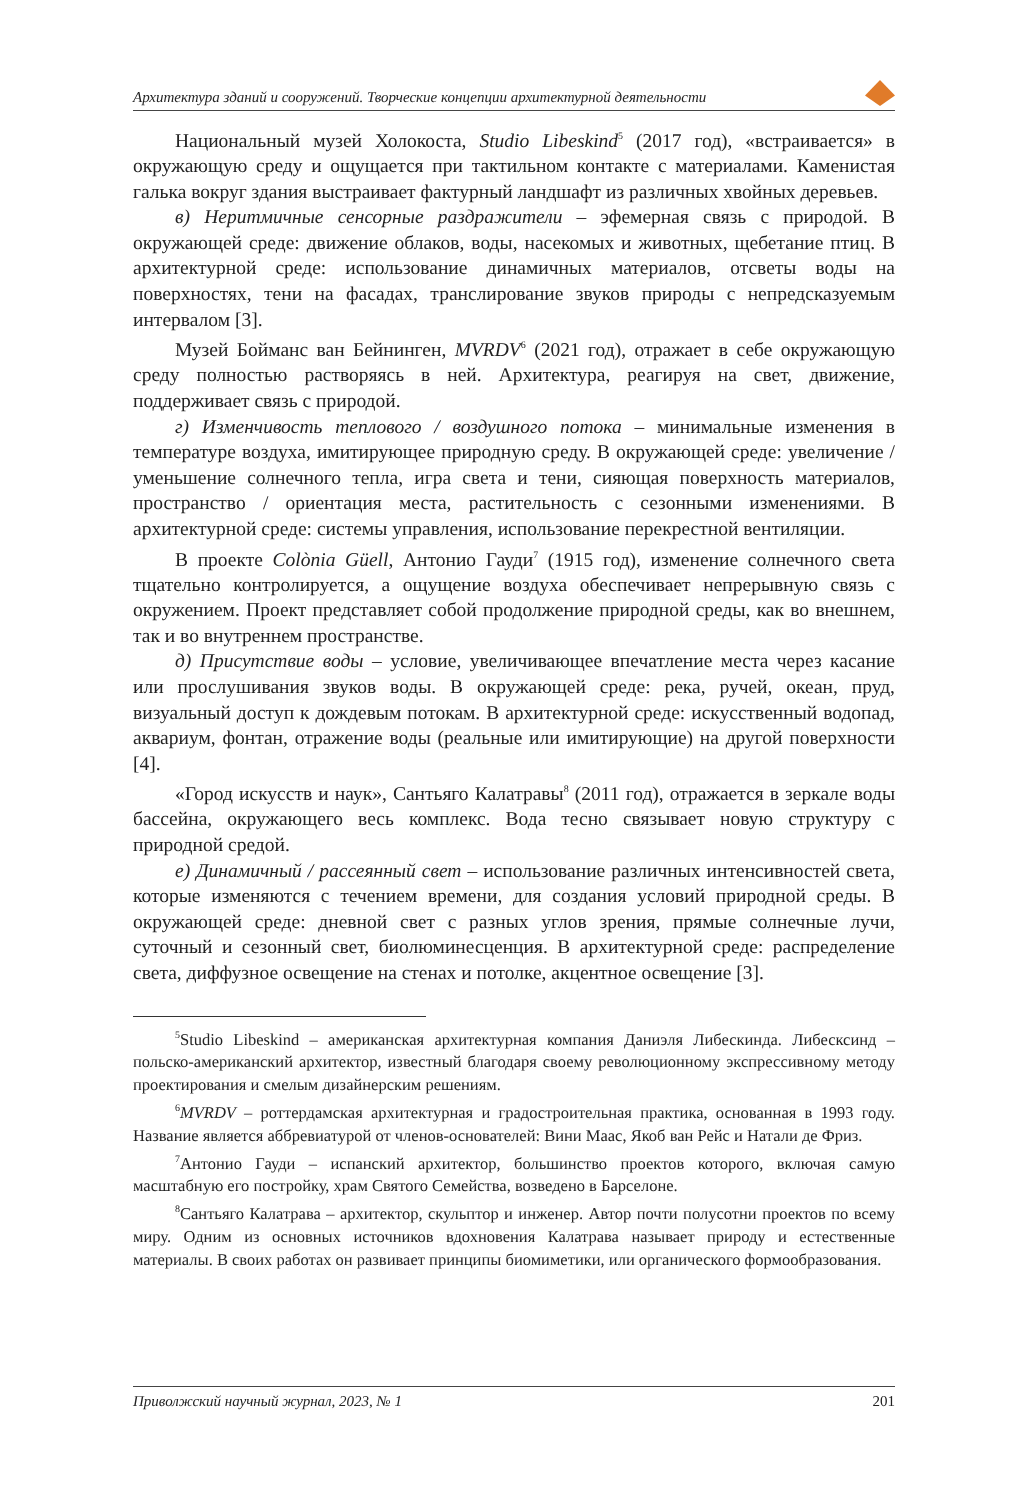Архитектура зданий и сооружений. Творческие концепции архитектурной деятельности
Национальный музей Холокоста, Studio Libeskind<sup>5</sup> (2017 год), «встраивается» в окружающую среду и ощущается при тактильном контакте с материалами. Каменистая галька вокруг здания выстраивает фактурный ландшафт из различных хвойных деревьев.
в) Неритмичные сенсорные раздражители – эфемерная связь с природой. В окружающей среде: движение облаков, воды, насекомых и животных, щебетание птиц. В архитектурной среде: использование динамичных материалов, отсветы воды на поверхностях, тени на фасадах, транслирование звуков природы с непредсказуемым интервалом [3].
Музей Бойманс ван Бейнинген, MVRDV<sup>6</sup> (2021 год), отражает в себе окружающую среду полностью растворяясь в ней. Архитектура, реагируя на свет, движение, поддерживает связь с природой.
г) Изменчивость теплового / воздушного потока – минимальные изменения в температуре воздуха, имитирующее природную среду. В окружающей среде: увеличение / уменьшение солнечного тепла, игра света и тени, сияющая поверхность материалов, пространство / ориентация места, растительность с сезонными изменениями. В архитектурной среде: системы управления, использование перекрестной вентиляции.
В проекте Colònia Güell, Антонио Гауди<sup>7</sup> (1915 год), изменение солнечного света тщательно контролируется, а ощущение воздуха обеспечивает непрерывную связь с окружением. Проект представляет собой продолжение природной среды, как во внешнем, так и во внутреннем пространстве.
д) Присутствие воды – условие, увеличивающее впечатление места через касание или прослушивания звуков воды. В окружающей среде: река, ручей, океан, пруд, визуальный доступ к дождевым потокам. В архитектурной среде: искусственный водопад, аквариум, фонтан, отражение воды (реальные или имитирующие) на другой поверхности [4].
«Город искусств и наук», Сантьяго Калатравы<sup>8</sup> (2011 год), отражается в зеркале воды бассейна, окружающего весь комплекс. Вода тесно связывает новую структуру с природной средой.
е) Динамичный / рассеянный свет – использование различных интенсивностей света, которые изменяются с течением времени, для создания условий природной среды. В окружающей среде: дневной свет с разных углов зрения, прямые солнечные лучи, суточный и сезонный свет, биолюминесценция. В архитектурной среде: распределение света, диффузное освещение на стенах и потолке, акцентное освещение [3].
<sup>5</sup> Studio Libeskind – американская архитектурная компания Даниэля Либескинда. Либесксинд – польско-американский архитектор, известный благодаря своему революционному экспрессивному методу проектирования и смелым дизайнерским решениям.
<sup>6</sup> MVRDV – роттердамская архитектурная и градостроительная практика, основанная в 1993 году. Название является аббревиатурой от членов-основателей: Вини Маас, Якоб ван Рейс и Натали де Фриз.
<sup>7</sup> Антонио Гауди – испанский архитектор, большинство проектов которого, включая самую масштабную его постройку, храм Святого Семейства, возведено в Барселоне.
<sup>8</sup> Сантьяго Калатрава – архитектор, скульптор и инженер. Автор почти полусотни проектов по всему миру. Одним из основных источников вдохновения Калатрава называет природу и естественные материалы. В своих работах он развивает принципы биомиметики, или органического формообразования.
Приволжский научный журнал, 2023, № 1 201